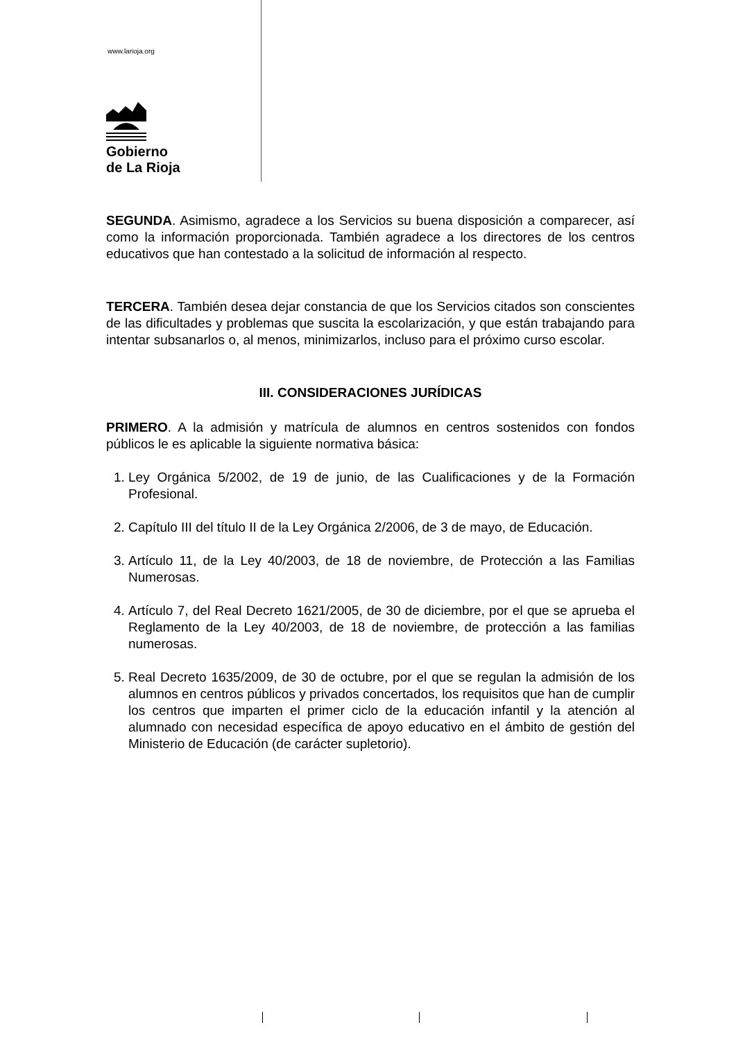www.larioja.org
Gobierno
de La Rioja
SEGUNDA. Asimismo, agradece a los Servicios su buena disposición a comparecer, así como la información proporcionada. También agradece a los directores de los centros educativos que han contestado a la solicitud de información al respecto.
TERCERA. También desea dejar constancia de que los Servicios citados son conscientes de las dificultades y problemas que suscita la escolarización, y que están trabajando para intentar subsanarlos o, al menos, minimizarlos, incluso para el próximo curso escolar.
III. CONSIDERACIONES JURÍDICAS
PRIMERO. A la admisión y matrícula de alumnos en centros sostenidos con fondos públicos le es aplicable la siguiente normativa básica:
1. Ley Orgánica 5/2002, de 19 de junio, de las Cualificaciones y de la Formación Profesional.
2. Capítulo III del título II de la Ley Orgánica 2/2006, de 3 de mayo, de Educación.
3. Artículo 11, de la Ley 40/2003, de 18 de noviembre, de Protección a las Familias Numerosas.
4. Artículo 7, del Real Decreto 1621/2005, de 30 de diciembre, por el que se aprueba el Reglamento de la Ley 40/2003, de 18 de noviembre, de protección a las familias numerosas.
5. Real Decreto 1635/2009, de 30 de octubre, por el que se regulan la admisión de los alumnos en centros públicos y privados concertados, los requisitos que han de cumplir los centros que imparten el primer ciclo de la educación infantil y la atención al alumnado con necesidad específica de apoyo educativo en el ámbito de gestión del Ministerio de Educación (de carácter supletorio).